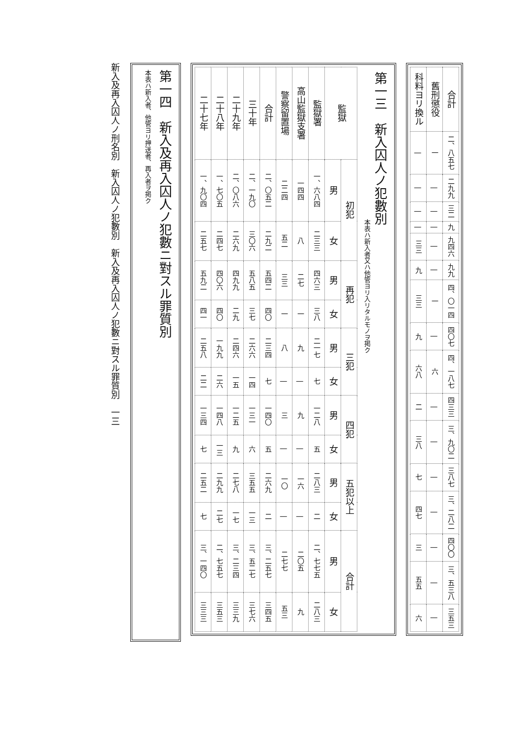| 合計 | 二、八五七 | 二九九 | 三二 | 九 | 九四六 | 九九 | 四、〇一四 | 四〇七 | 四、一八七 | 四三三 | 三、九〇二 | 三八七 | 三、二八二 | 四〇〇 | 三、五三八 | 三五三 |
| 舊刑懲役 | 一 | / | / | / | / | / | 一 | / | 六 | / | / | / | / | / | / | / |
| 科料ヨリ換ル | / | / | / | / | 三三 | 九 | 三三 | 九 | 六八 | 二 | 三八 | 七 | 四七 | 三 | 五五 | 六 |
第一三　新入囚人ノ犯數別
本表ハ新入者又ハ他管ヨリ入リタルモノヲ掲ク
| 監獄 | 初犯 | | 再犯 | | 三犯 | | 四犯 | | 五犯以上 | | 合計 | |
| --- | --- | --- | --- | --- | --- | --- | --- | --- | --- | --- | --- | --- |
| | 男 | 女 | 男 | 女 | 男 | 女 | 男 | 女 | 男 | 女 | 男 | 女 |
| 監獄署 | 一、六八四 | 二三三 | 四六三 | 三八 | 二一七 | 七 | 一二八 | 五 | 二八三 | 二 | 二、七七五 | 二八三 |
| 高山監獄支署 | 一四四 | 八 | 二七 | 一 | 九 | / | 九 | / | 一六 | / | 二〇五 | 九 |
| 警察留置場 | 二二四 | 五二 | 三三 | 一 | 八 | / | 三 | / | 一〇 | / | 二七七 | 五三 |
| 合計 | 二、〇五二 | 二九二 | 五四二 | 四〇 | 二三四 | 七 | 一四〇 | 五 | 二六九 | 二 | 三、二五七 | 三四五 |
| 三十年 | 二、一九〇 | 三〇六 | 五八五 | 三七 | 二六六 | 一四 | 一三一 | 六 | 三五五 | 一三 | 三、五二七 | 三七六 |
| 二十九年 | 二、〇八六 | 二六九 | 四九九 | 二九 | 二四六 | 一五 | 一二五 | 九 | 二七八 | 一七 | 三、二三四 | 三三九 |
| 二十八年 | 一、七〇五 | 二四七 | 四〇六 | 四〇 | 一九九 | 二六 | 一四八 | 一三 | 二九九 | 二七 | 二、七五七 | 三五三 |
| 二十七年 | 一、九〇四 | 二五七 | 五九二 | 四一 | 二五八 | 二二 | 一三四 | 七 | 二五二 | 七 | 三、一四〇 | 三三三 |
第一四　新入及再入囚人ノ犯數ニ對スル罪質別
本表ハ新入者、他管ヨリ押送者、再入者ヲ掲ク
新入及再入囚人ノ刑名別　新入囚人ノ犯數別　新入及再入囚人ノ犯數ニ對スル罪質別　一三